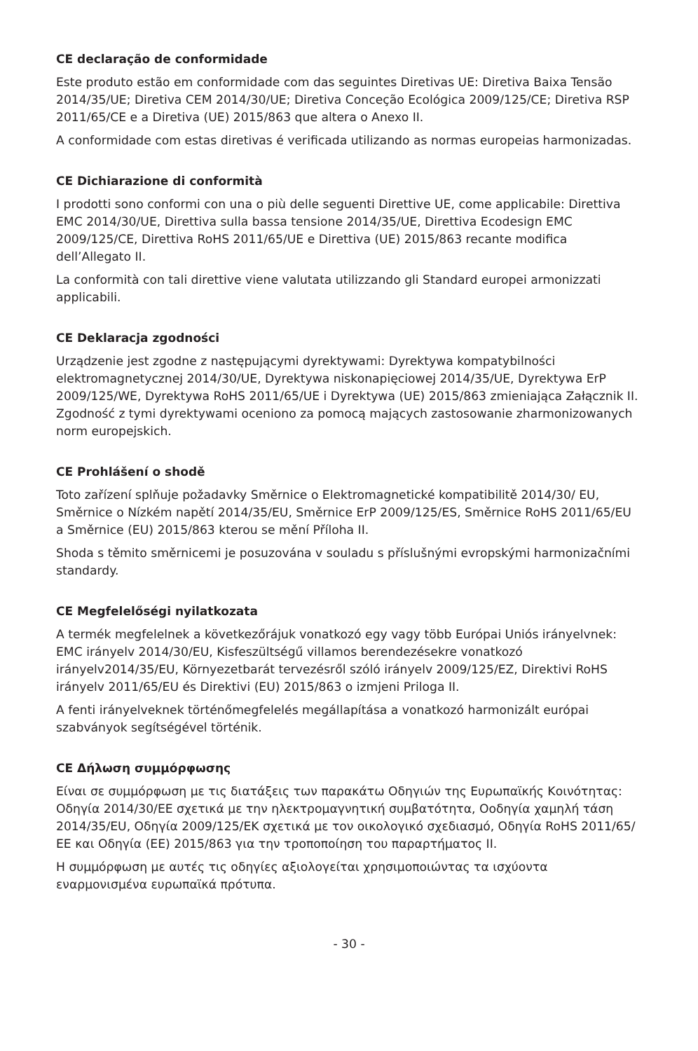CE declaração de conformidade
Este produto estão em conformidade com das seguintes Diretivas UE: Diretiva Baixa Tensão 2014/35/UE; Diretiva CEM 2014/30/UE; Diretiva Conceção Ecológica 2009/125/CE; Diretiva RSP 2011/65/CE e a Diretiva (UE) 2015/863 que altera o Anexo II.
A conformidade com estas diretivas é verificada utilizando as normas europeias harmonizadas.
CE Dichiarazione di conformità
I prodotti sono conformi con una o più delle seguenti Direttive UE, come applicabile: Direttiva EMC 2014/30/UE, Direttiva sulla bassa tensione 2014/35/UE, Direttiva Ecodesign EMC 2009/125/CE, Direttiva RoHS 2011/65/UE e Direttiva (UE) 2015/863 recante modifica dell’Allegato II.
La conformità con tali direttive viene valutata utilizzando gli Standard europei armonizzati applicabili.
CE Deklaracja zgodności
Urządzenie jest zgodne z następującymi dyrektywami: Dyrektywa kompatybilności elektromagnetycznej 2014/30/UE, Dyrektywa niskonapięciowej 2014/35/UE, Dyrektywa ErP 2009/125/WE, Dyrektywa RoHS 2011/65/UE i Dyrektywa (UE) 2015/863 zmieniająca Załącznik II. Zgodność z tymi dyrektywami oceniono za pomocą mających zastosowanie zharmonizowanych norm europejskich.
CE Prohlášení o shodě
Toto zařízení splňuje požadavky Směrnice o Elektromagnetické kompatibilitě 2014/30/ EU, Směrnice o Nízkém napětí 2014/35/EU, Směrnice ErP 2009/125/ES, Směrnice RoHS 2011/65/EU a Směrnice (EU) 2015/863 kterou se mění Příloha II.
Shoda s těmito směrnicemi je posuzována v souladu s příslušnými evropskými harmonizačními standardy.
CE Megfelelőségi nyilatkozata
A termék megfelelnek a következőrájuk vonatkozó egy vagy több Európai Uniós irányelvnek: EMC irányelv 2014/30/EU, Kisfeszültségű villamos berendezésekre vonatkozó irányelv2014/35/EU, Környezetbarát tervezésről szóló irányelv 2009/125/EZ, Direktivi RoHS irányelv 2011/65/EU és Direktivi (EU) 2015/863 o izmjeni Priloga II.
A fenti irányelveknek történőmegfelelés megállapítása a vonatkozó harmonizált európai szabványok segítségével történik.
CE Δήλωση συμμόρφωσης
Είναι σε συμμόρφωση με τις διατάξεις των παρακάτω Οδηγιών της Ευρωπαϊκής Κοινότητας: Οδηγία 2014/30/ΕΕ σχετικά με την ηλεκτρομαγνητική συμβατότητα, Οοδηγία χαμηλή τάση 2014/35/EU, Οδηγία 2009/125/ΕΚ σχετικά με τον οικολογικό σχεδιασμό, Οδηγία RoHS 2011/65/ΕΕ και Οδηγία (ΕΕ) 2015/863 για την τροποποίηση του παραρτήματος II.
Η συμμόρφωση με αυτές τις οδηγίες αξιολογείται χρησιμοποιώντας τα ισχύοντα εναρμονισμένα ευρωπαϊκά πρότυπα.
- 30 -